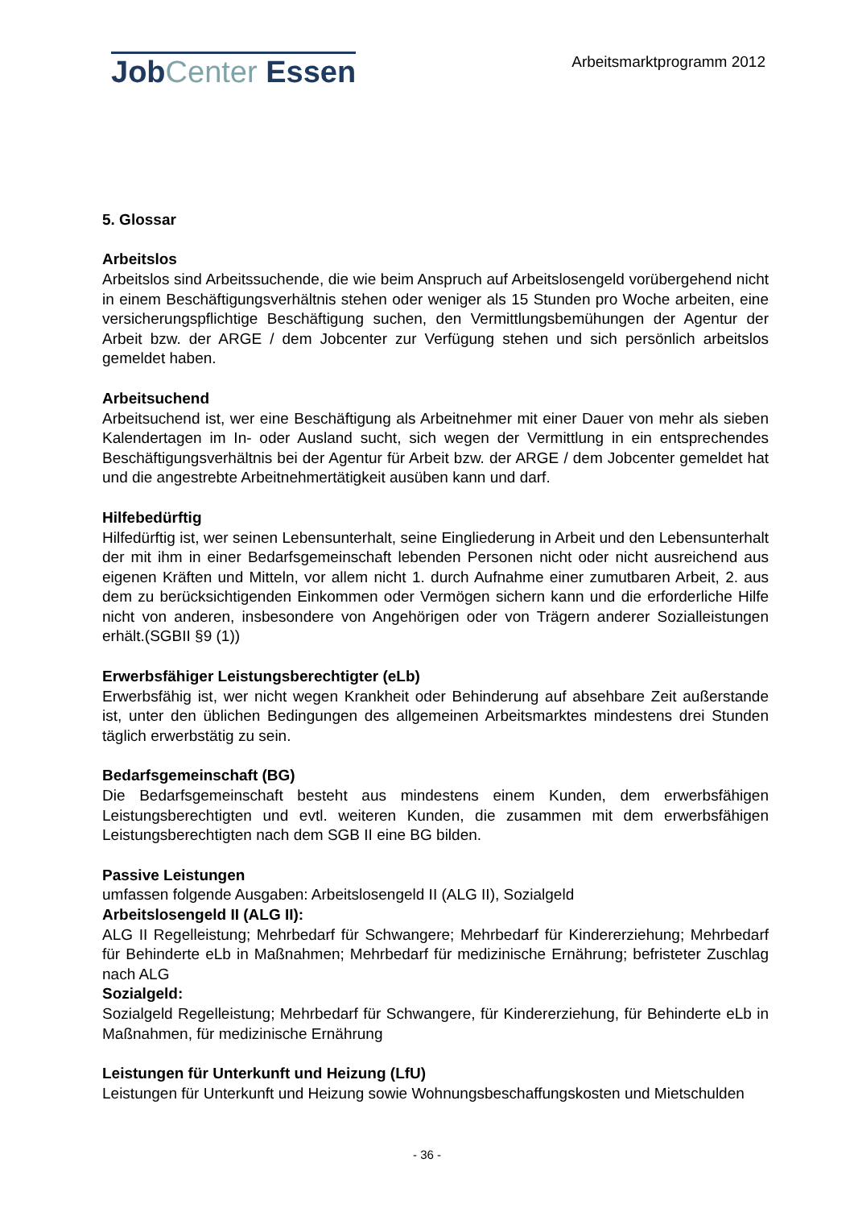Job Center Essen
Arbeitsmarktprogramm 2012
5. Glossar
Arbeitslos
Arbeitslos sind Arbeitssuchende, die wie beim Anspruch auf Arbeitslosengeld vorübergehend nicht in einem Beschäftigungsverhältnis stehen oder weniger als 15 Stunden pro Woche arbeiten, eine versicherungspflichtige Beschäftigung suchen, den Vermittlungsbemühungen der Agentur der Arbeit bzw. der ARGE / dem Jobcenter zur Verfügung stehen und sich persönlich arbeitslos gemeldet haben.
Arbeitsuchend
Arbeitsuchend ist, wer eine Beschäftigung als Arbeitnehmer mit einer Dauer von mehr als sieben Kalendertagen im In- oder Ausland sucht, sich wegen der Vermittlung in ein entsprechendes Beschäftigungsverhältnis bei der Agentur für Arbeit bzw. der ARGE / dem Jobcenter gemeldet hat und die angestrebte Arbeitnehmertätigkeit ausüben kann und darf.
Hilfebedürftig
Hilfedürftig ist, wer seinen Lebensunterhalt, seine Eingliederung in Arbeit und den Lebensunterhalt der mit ihm in einer Bedarfsgemeinschaft lebenden Personen nicht oder nicht ausreichend aus eigenen Kräften und Mitteln, vor allem nicht 1. durch Aufnahme einer zumutbaren Arbeit, 2. aus dem zu berücksichtigenden Einkommen oder Vermögen sichern kann und die erforderliche Hilfe nicht von anderen, insbesondere von Angehörigen oder von Trägern anderer Sozialleistungen erhält.(SGBII §9 (1))
Erwerbsfähiger Leistungsberechtigter (eLb)
Erwerbsfähig ist, wer nicht wegen Krankheit oder Behinderung auf absehbare Zeit außerstande ist, unter den üblichen Bedingungen des allgemeinen Arbeitsmarktes mindestens drei Stunden täglich erwerbstätig zu sein.
Bedarfsgemeinschaft (BG)
Die Bedarfsgemeinschaft besteht aus mindestens einem Kunden, dem erwerbsfähigen Leistungsberechtigten und evtl. weiteren Kunden, die zusammen mit dem erwerbsfähigen Leistungsberechtigten nach dem SGB II eine BG bilden.
Passive Leistungen
umfassen folgende Ausgaben: Arbeitslosengeld II (ALG II), Sozialgeld
Arbeitslosengeld II (ALG II):
ALG II Regelleistung; Mehrbedarf für Schwangere; Mehrbedarf für Kindererziehung; Mehrbedarf für Behinderte eLb in Maßnahmen; Mehrbedarf für medizinische Ernährung; befristeter Zuschlag nach ALG
Sozialgeld:
Sozialgeld Regelleistung; Mehrbedarf für Schwangere, für Kindererziehung, für Behinderte eLb in Maßnahmen, für medizinische Ernährung
Leistungen für Unterkunft und Heizung (LfU)
Leistungen für Unterkunft und Heizung sowie Wohnungsbeschaffungskosten und Mietschulden
- 36 -